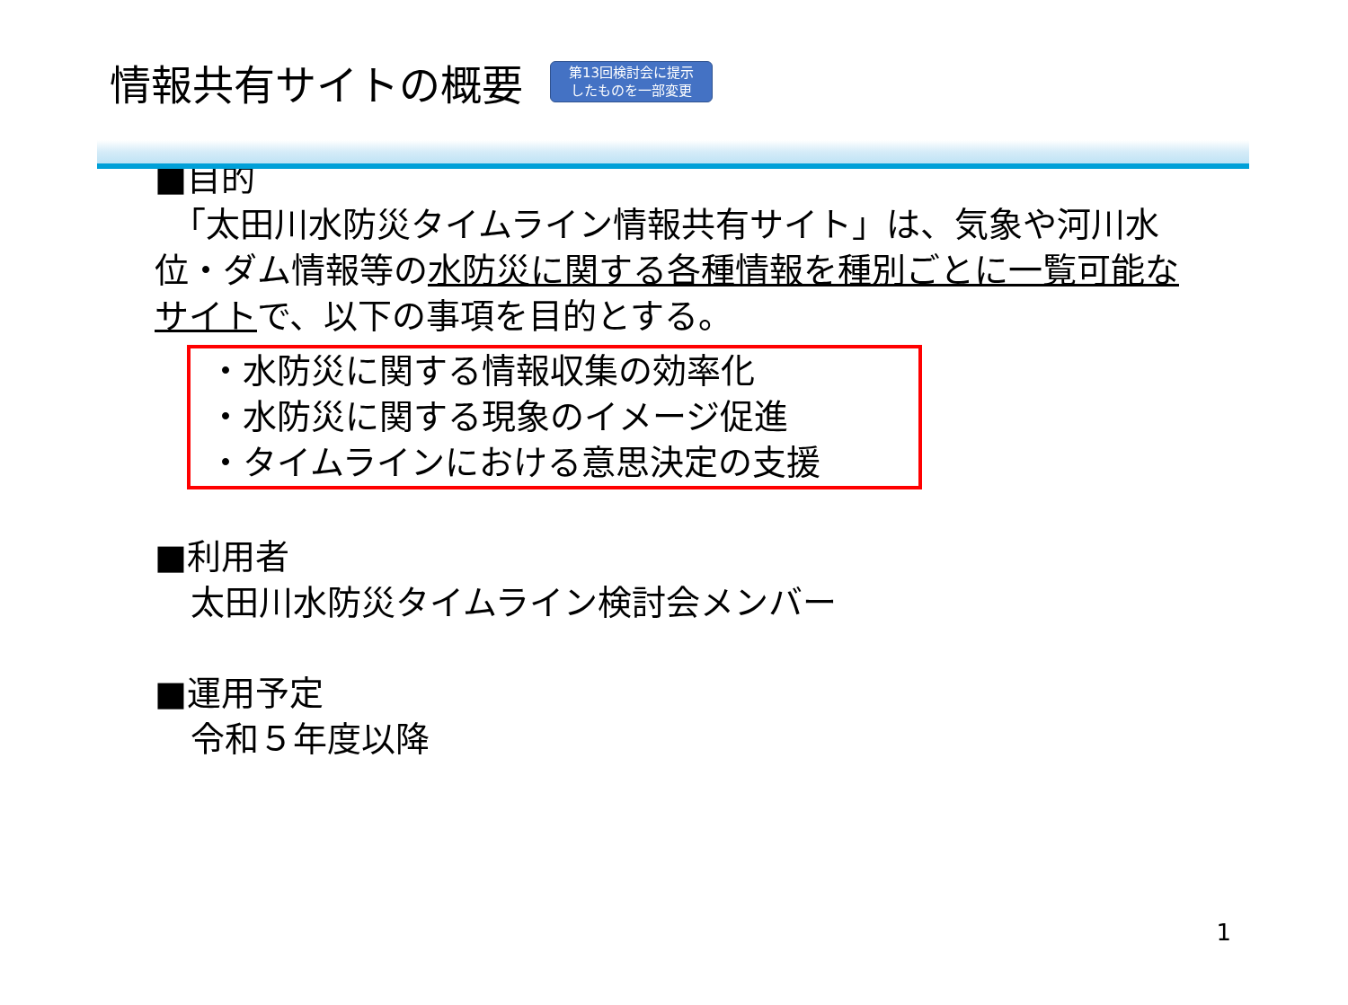情報共有サイトの概要
第13回検討会に提示
したものを一部変更
■目的
　「太田川水防災タイムライン情報共有サイト」は、気象や河川水位・ダム情報等の水防災に関する各種情報を種別ごとに一覧可能なサイトで、以下の事項を目的とする。
・水防災に関する情報収集の効率化
・水防災に関する現象のイメージ促進
・タイムラインにおける意思決定の支援
■利用者
太田川水防災タイムライン検討会メンバー
■運用予定
令和５年度以降
1